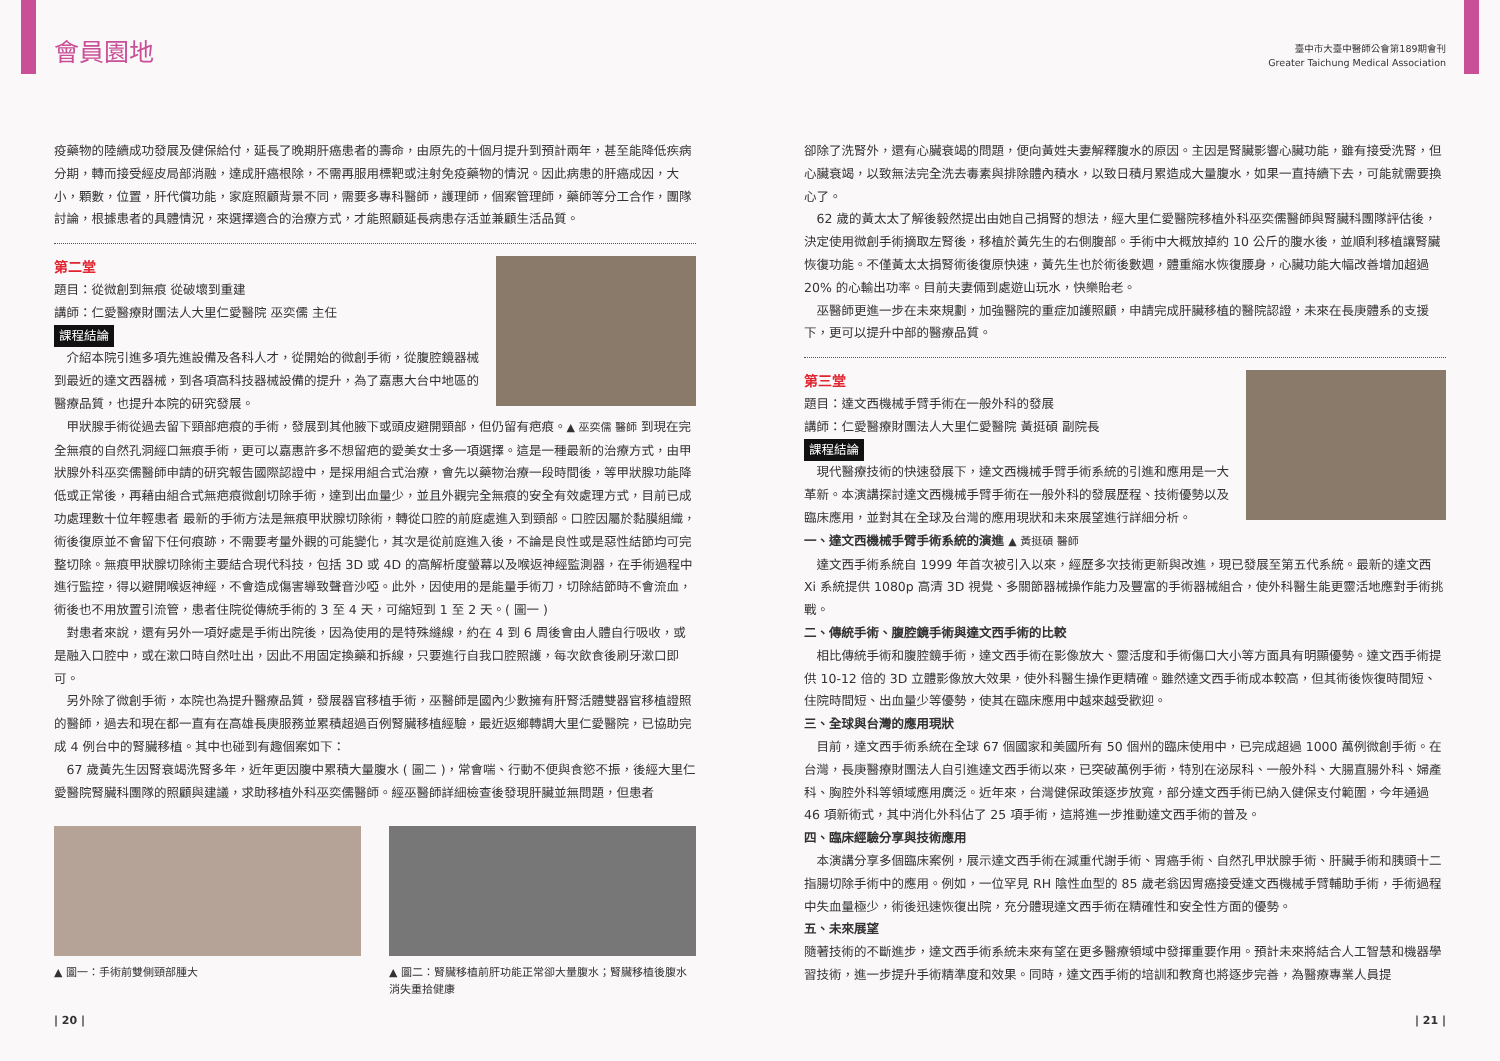會員園地
疫藥物的陸續成功發展及健保給付，延長了晚期肝癌患者的壽命，由原先的十個月提升到預計兩年，甚至能降低疾病分期，轉而接受經皮局部消融，達成肝癌根除，不需再服用標靶或注射免疫藥物的情況。因此病患的肝癌成因，大小，顆數，位置，肝代償功能，家庭照顧背景不同，需要多專科醫師，護理師，個案管理師，藥師等分工合作，團隊討論，根據患者的具體情況，來選擇適合的治療方式，才能照顧延長病患存活並兼顧生活品質。
第二堂
題目：從微創到無痕 從破壞到重建
講師：仁愛醫療財團法人大里仁愛醫院 巫奕儒 主任
課程結論
介紹本院引進多項先進設備及各科人才，從開始的微創手術，從腹腔鏡器械到最近的達文西器械，到各項高科技器械設備的提升，為了嘉惠大台中地區的醫療品質，也提升本院的研究發展。
甲狀腺手術從過去留下頸部疤痕的手術，發展到其他腋下或頭皮避開頸部，但仍留有疤痕。▲ 巫奕儒 醫師 到現在完全無痕的自然孔洞經口無痕手術，更可以嘉惠許多不想留疤的愛美女士多一項選擇。這是一種最新的治療方式，由甲狀腺外科巫奕儒醫師申請的研究報告國際認證中，是採用組合式治療，會先以藥物治療一段時間後，等甲狀腺功能降低或正常後，再藉由組合式無疤痕微創切除手術，達到出血量少，並且外觀完全無痕的安全有效處理方式，目前已成功處理數十位年輕患者 最新的手術方法是無痕甲狀腺切除術，轉從口腔的前庭處進入到頸部。口腔因屬於黏膜組織，術後復原並不會留下任何痕跡，不需要考量外觀的可能變化，其次是從前庭進入後，不論是良性或是惡性結節均可完整切除。無痕甲狀腺切除術主要結合現代科技，包括 3D 或 4D 的高解析度螢幕以及喉返神經監測器，在手術過程中進行監控，得以避開喉返神經，不會造成傷害導致聲音沙啞。此外，因使用的是能量手術刀，切除結節時不會流血，術後也不用放置引流管，患者住院從傳統手術的 3 至 4 天，可縮短到 1 至 2 天。( 圖一 )
對患者來說，還有另外一項好處是手術出院後，因為使用的是特殊縫線，約在 4 到 6 周後會由人體自行吸收，或是融入口腔中，或在漱口時自然吐出，因此不用固定換藥和拆線，只要進行自我口腔照護，每次飲食後刷牙漱口即可。
另外除了微創手術，本院也為提升醫療品質，發展器官移植手術，巫醫師是國內少數擁有肝腎活體雙器官移植證照的醫師，過去和現在都一直有在高雄長庚服務並累積超過百例腎臟移植經驗，最近返鄉轉調大里仁愛醫院，已協助完成 4 例台中的腎臟移植。其中也碰到有趣個案如下：
67 歲黃先生因腎衰竭洗腎多年，近年更因腹中累積大量腹水 ( 圖二 )，常會喘、行動不便與食慾不振，後經大里仁愛醫院腎臟科團隊的照顧與建議，求助移植外科巫奕儒醫師。經巫醫師詳細檢查後發現肝臟並無問題，但患者
▲ 圖一：手術前雙側頸部腫大 ▲ 圖二：腎臟移植前肝功能正常卻大量腹水；腎臟移植後腹水消失重拾健康
| 20 |
臺中市大臺中醫師公會第189期會刊
Greater Taichung Medical Association
卻除了洗腎外，還有心臟衰竭的問題，便向黃姓夫妻解釋腹水的原因。主因是腎臟影響心臟功能，雖有接受洗腎，但心臟衰竭，以致無法完全洗去毒素與排除體內積水，以致日積月累造成大量腹水，如果一直持續下去，可能就需要換心了。
62 歲的黃太太了解後毅然提出由她自己捐腎的想法，經大里仁愛醫院移植外科巫奕儒醫師與腎臟科團隊評估後，決定使用微創手術摘取左腎後，移植於黃先生的右側腹部。手術中大概放掉約 10 公斤的腹水後，並順利移植讓腎臟恢復功能。不僅黃太太捐腎術後復原快速，黃先生也於術後數週，體重縮水恢復腰身，心臟功能大幅改善增加超過 20% 的心輸出功率。目前夫妻倆到處遊山玩水，快樂貽老。
巫醫師更進一步在未來規劃，加強醫院的重症加護照顧，申請完成肝臟移植的醫院認證，未來在長庚體系的支援下，更可以提升中部的醫療品質。
第三堂
題目：達文西機械手臂手術在一般外科的發展
講師：仁愛醫療財團法人大里仁愛醫院 黃挺碩 副院長
課程結論
現代醫療技術的快速發展下，達文西機械手臂手術系統的引進和應用是一大革新。本演講探討達文西機械手臂手術在一般外科的發展歷程、技術優勢以及臨床應用，並對其在全球及台灣的應用現狀和未來展望進行詳細分析。
一、達文西機械手臂手術系統的演進 ▲ 黃挺碩 醫師
達文西手術系統自 1999 年首次被引入以來，經歷多次技術更新與改進，現已發展至第五代系統。最新的達文西 Xi 系統提供 1080p 高清 3D 視覺、多關節器械操作能力及豐富的手術器械組合，使外科醫生能更靈活地應對手術挑戰。
二、傳統手術、腹腔鏡手術與達文西手術的比較
相比傳統手術和腹腔鏡手術，達文西手術在影像放大、靈活度和手術傷口大小等方面具有明顯優勢。達文西手術提供 10-12 倍的 3D 立體影像放大效果，使外科醫生操作更精確。雖然達文西手術成本較高，但其術後恢復時間短、住院時間短、出血量少等優勢，使其在臨床應用中越來越受歡迎。
三、全球與台灣的應用現狀
目前，達文西手術系統在全球 67 個國家和美國所有 50 個州的臨床使用中，已完成超過 1000 萬例微創手術。在台灣，長庚醫療財團法人自引進達文西手術以來，已突破萬例手術，特別在泌尿科、一般外科、大腸直腸外科、婦產科、胸腔外科等領域應用廣泛。近年來，台灣健保政策逐步放寬，部分達文西手術已納入健保支付範圍，今年通過 46 項新術式，其中消化外科佔了 25 項手術，這將進一步推動達文西手術的普及。
四、臨床經驗分享與技術應用
本演講分享多個臨床案例，展示達文西手術在減重代謝手術、胃癌手術、自然孔甲狀腺手術、肝臟手術和胰頭十二指腸切除手術中的應用。例如，一位罕見 RH 陰性血型的 85 歲老翁因胃癌接受達文西機械手臂輔助手術，手術過程中失血量極少，術後迅速恢復出院，充分體現達文西手術在精確性和安全性方面的優勢。
五、未來展望
隨著技術的不斷進步，達文西手術系統未來有望在更多醫療領域中發揮重要作用。預計未來將結合人工智慧和機器學習技術，進一步提升手術精準度和效果。同時，達文西手術的培訓和教育也將逐步完善，為醫療專業人員提
| 21 |